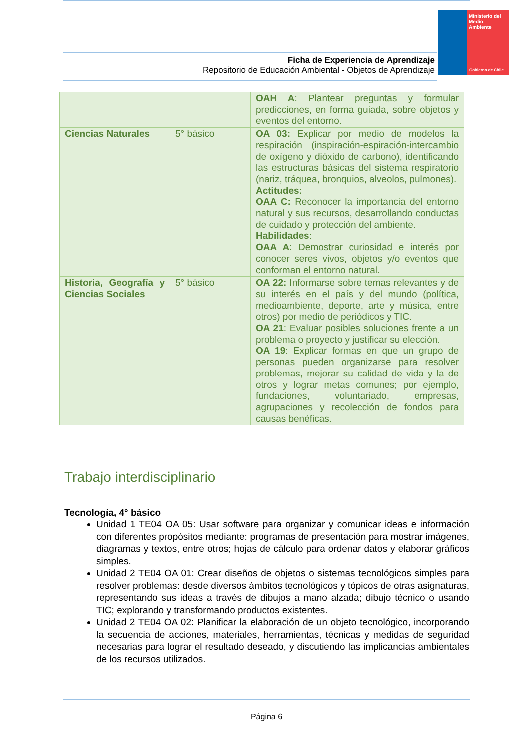Ministerio del
Medio
Ambiente
Gobierno de Chile
Ficha de Experiencia de Aprendizaje
Repositorio de Educación Ambiental - Objetos de Aprendizaje
| | | OAH A : Plantear preguntas y formular predicciones, en forma guiada, sobre objetos y eventos del entorno. |
| Ciencias Naturales | 5° básico | OA 03: Explicar por medio de modelos la respiración (inspiración-espiración-intercambio de oxígeno y dióxido de carbono), identificando las estructuras básicas del sistema respiratorio (nariz, tráquea, bronquios, alveolos, pulmones). Actitudes: OAA C: Reconocer la importancia del entorno natural y sus recursos, desarrollando conductas de cuidado y protección del ambiente. Habilidades : OAA A : Demostrar curiosidad e interés por conocer seres vivos, objetos y/o eventos que conforman el entorno natural. |
| Historia, Geografía y Ciencias Sociales | 5° básico | OA 22: Informarse sobre temas relevantes y de su interés en el país y del mundo (política, medioambiente, deporte, arte y música, entre otros) por medio de periódicos y TIC. OA 21 : Evaluar posibles soluciones frente a un problema o proyecto y justificar su elección. OA 19 : Explicar formas en que un grupo de personas pueden organizarse para resolver problemas, mejorar su calidad de vida y la de otros y lograr metas comunes; por ejemplo, fundaciones, voluntariado, empresas, agrupaciones y recolección de fondos para causas benéficas. |
Trabajo interdisciplinario
Tecnología, 4° básico
Unidad 1 TE04 OA 05: Usar software para organizar y comunicar ideas e información con diferentes propósitos mediante: programas de presentación para mostrar imágenes, diagramas y textos, entre otros; hojas de cálculo para ordenar datos y elaborar gráficos simples.
Unidad 2 TE04 OA 01: Crear diseños de objetos o sistemas tecnológicos simples para resolver problemas: desde diversos ámbitos tecnológicos y tópicos de otras asignaturas, representando sus ideas a través de dibujos a mano alzada; dibujo técnico o usando TIC; explorando y transformando productos existentes.
Unidad 2 TE04 OA 02: Planificar la elaboración de un objeto tecnológico, incorporando la secuencia de acciones, materiales, herramientas, técnicas y medidas de seguridad necesarias para lograr el resultado deseado, y discutiendo las implicancias ambientales de los recursos utilizados.
Página 6